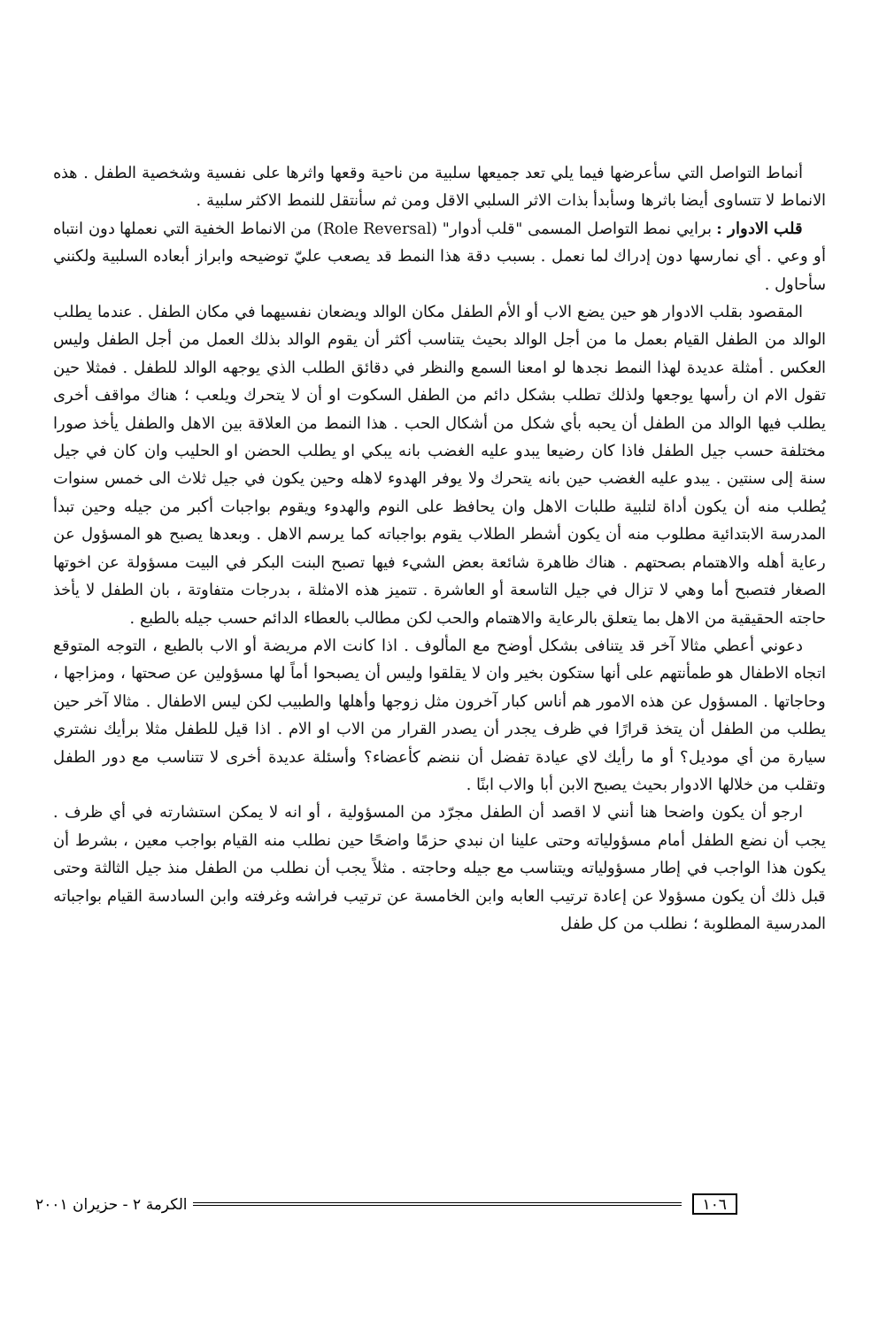أنماط التواصل التي سأعرضها فيما يلي تعد جميعها سلبية من ناحية وقعها واثرها على نفسية وشخصية الطفل . هذه الانماط لا تتساوى أيضا باثرها وسأبدأ بذات الاثر السلبي الاقل ومن ثم سأنتقل للنمط الاكثر سلبية .
قلب الادوار : برايي نمط التواصل المسمى "قلب أدوار" (Role Reversal) من الانماط الخفية التي نعملها دون انتباه أو وعي . أي نمارسها دون إدراك لما نعمل . بسبب دقة هذا النمط قد يصعب عليّ توضيحه وابراز أبعاده السلبية ولكنني سأحاول .
المقصود بقلب الادوار هو حين يضع الاب أو الأم الطفل مكان الوالد ويضعان نفسيهما في مكان الطفل . عندما يطلب الوالد من الطفل القيام بعمل ما من أجل الوالد بحيث يتناسب أكثر أن يقوم الوالد بذلك العمل من أجل الطفل وليس العكس . أمثلة عديدة لهذا النمط نجدها لو امعنا السمع والنظر في دقائق الطلب الذي يوجهه الوالد للطفل . فمثلا حين تقول الام ان رأسها يوجعها ولذلك تطلب بشكل دائم من الطفل السكوت او أن لا يتحرك ويلعب ؛ هناك مواقف أخرى يطلب فيها الوالد من الطفل أن يحبه بأي شكل من أشكال الحب . هذا النمط من العلاقة بين الاهل والطفل يأخذ صورا مختلفة حسب جيل الطفل فاذا كان رضيعا يبدو عليه الغضب بانه يبكي او يطلب الحضن او الحليب وان كان في جيل سنة إلى سنتين . يبدو عليه الغضب حين بانه يتحرك ولا يوفر الهدوء لاهله وحين يكون في جيل ثلاث الى خمس سنوات يُطلب منه أن يكون أداة لتلبية طلبات الاهل وان يحافظ على النوم والهدوء ويقوم بواجبات أكبر من جيله وحين تبدأ المدرسة الابتدائية مطلوب منه أن يكون أشطر الطلاب يقوم بواجباته كما يرسم الاهل . وبعدها يصبح هو المسؤول عن رعاية أهله والاهتمام بصحتهم . هناك ظاهرة شائعة بعض الشيء فيها تصبح البنت البكر في البيت مسؤولة عن اخوتها الصغار فتصبح أما وهي لا تزال في جيل التاسعة أو العاشرة . تتميز هذه الامثلة ، بدرجات متفاوتة ، بان الطفل لا يأخذ حاجته الحقيقية من الاهل بما يتعلق بالرعاية والاهتمام والحب لكن مطالب بالعطاء الدائم حسب جيله بالطبع .
دعوني أعطي مثالا آخر قد يتنافى بشكل أوضح مع المألوف . اذا كانت الام مريضة أو الاب بالطبع ، التوجه المتوقع اتجاه الاطفال هو طمأنتهم على أنها ستكون بخير وان لا يقلقوا وليس أن يصبحوا أماً لها مسؤولين عن صحتها ، ومزاجها ، وحاجاتها . المسؤول عن هذه الامور هم أناس كبار آخرون مثل زوجها وأهلها والطبيب لكن ليس الاطفال . مثالا آخر حين يطلب من الطفل أن يتخذ قرارًا في ظرف يجدر أن يصدر القرار من الاب او الام . اذا قيل للطفل مثلا برأيك نشتري سيارة من أي موديل؟ أو ما رأيك لاي عيادة تفضل أن ننضم كأعضاء؟ وأسئلة عديدة أخرى لا تتناسب مع دور الطفل وتقلب من خلالها الادوار بحيث يصبح الابن أبا والاب ابنًا .
ارجو أن يكون واضحا هنا أنني لا اقصد أن الطفل مجرّد من المسؤولية ، أو انه لا يمكن استشارته في أي ظرف . يجب أن نضع الطفل أمام مسؤولياته وحتى علينا ان نبدي حزمًا واضحًا حين نطلب منه القيام بواجب معين ، بشرط أن يكون هذا الواجب في إطار مسؤولياته ويتناسب مع جيله وحاجته . مثلاً يجب أن نطلب من الطفل منذ جيل الثالثة وحتى قبل ذلك أن يكون مسؤولا عن إعادة ترتيب العابه وابن الخامسة عن ترتيب فراشه وغرفته وابن السادسة القيام بواجباته المدرسية المطلوبة ؛ نطلب من كل طفل
١٠٦ الكرمة ٢ - حزيران ٢٠٠١